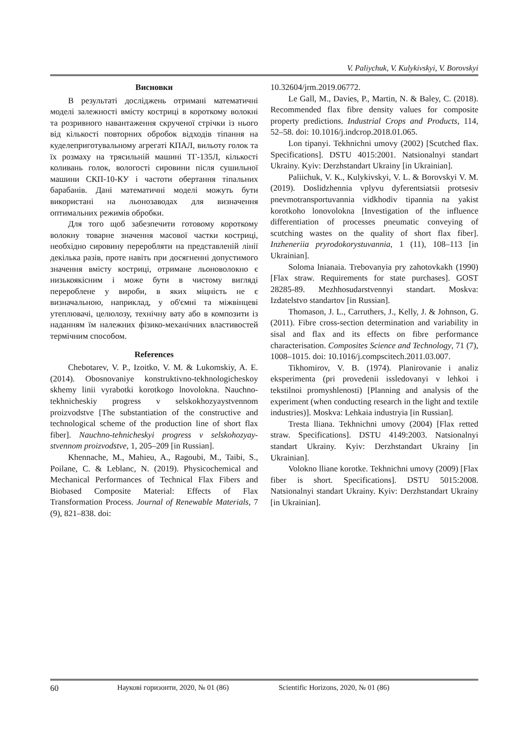V. Paliychuk, V. Kulykivskyi, V. Borovskyi
Висновки
В результаті досліджень отримані математичні моделі залежності вмісту костриці в короткому волокні та розривного навантаження скрученої стрічки із нього від кількості повторних обробок відходів тіпання на куделеприготувальному агрегаті КПАЛ, вильоту голок та їх розмаху на трясильній машині ТГ-135Л, кількості коливань голок, вологості сировини після сушильної машини СКП-10-КУ і частоти обертання тіпальних барабанів. Дані математичні моделі можуть бути використані на льонозаводах для визначення оптимальних режимів обробки.
Для того щоб забезпечити готовому короткому волокну товарне значення масової частки костриці, необхідно сировину переробляти на представленій лінії декілька разів, проте навіть при досягненні допустимого значення вмісту костриці, отримане льоноволокно є низькоякісним і може бути в чистому вигляді перероблене у вироби, в яких міцність не є визначальною, наприклад, у об'ємні та міжвінцеві утеплювачі, целюлозу, технічну вату або в композити із наданням їм належних фізико-механічних властивостей термічним способом.
References
Chebotarev, V. P., Izoitko, V. M. & Lukomskiy, A. E. (2014). Obosnovaniye konstruktivno-tekhnologicheskoy skhemy linii vyrabotki korotkogo lnovolokna. Nauchno-tekhnicheskiy progress v selskokhozyaystvennom proizvodstve [The substantiation of the constructive and technological scheme of the production line of short flax fiber]. Nauchno-tehnicheskyi progress v selskohozyay-stvennom proizvodstve, 1, 205–209 [in Russian].
Khennache, M., Mahieu, A., Ragoubi, M., Taibi, S., Poilane, C. & Leblanc, N. (2019). Physicochemical and Mechanical Performances of Technical Flax Fibers and Biobased Composite Material: Effects of Flax Transformation Process. Journal of Renewable Materials, 7 (9), 821–838. doi:
10.32604/jrm.2019.06772.
Le Gall, M., Davies, P., Martin, N. & Baley, C. (2018). Recommended flax fibre density values for composite property predictions. Industrial Crops and Products, 114, 52–58. doi: 10.1016/j.indcrop.2018.01.065.
Lon tipanyi. Tekhnichni umovy (2002) [Scutched flax. Specifications]. DSTU 4015:2001. Natsionalnyi standart Ukrainy. Kyiv: Derzhstandart Ukrainy [in Ukrainian].
Paliichuk, V. K., Kulykivskyi, V. L. & Borovskyi V. M. (2019). Doslidzhennia vplyvu dyferentsiatsii protsesiv pnevmotransportuvannia vidkhodiv tipannia na yakist korotkoho lonovolokna [Investigation of the influence differentiation of processes pneumatic conveying of scutching wastes on the quality of short flax fiber]. Inzheneriia pryrodokorystuvannia, 1 (11), 108–113 [in Ukrainian].
Soloma lnianaia. Trebovanyia pry zahotovkakh (1990) [Flax straw. Requirements for state purchases]. GOST 28285-89. Mezhhosudarstvennyi standart. Moskva: Izdatelstvo standartov [in Russian].
Thomason, J. L., Carruthers, J., Kelly, J. & Johnson, G. (2011). Fibre cross-section determination and variability in sisal and flax and its effects on fibre performance characterisation. Composites Science and Technology, 71 (7), 1008–1015. doi: 10.1016/j.compscitech.2011.03.007.
Tikhomirov, V. B. (1974). Planirovanie i analiz eksperimenta (pri provedenii issledovanyi v lehkoi i tekstilnoi promyshlenosti) [Planning and analysis of the experiment (when conducting research in the light and textile industries)]. Moskva: Lehkaia industryia [in Russian].
Tresta lliana. Tekhnichni umovy (2004) [Flax retted straw. Specifications]. DSTU 4149:2003. Natsionalnyi standart Ukrainy. Kyiv: Derzhstandart Ukrainy [in Ukrainian].
Volokno lliane korotke. Tekhnichni umovy (2009) [Flax fiber is short. Specifications]. DSTU 5015:2008. Natsionalnyi standart Ukrainy. Kyiv: Derzhstandart Ukrainy [in Ukrainian].
60 Наукові горизонти, 2020, № 01 (86) Scientific Horizons, 2020, № 01 (86)